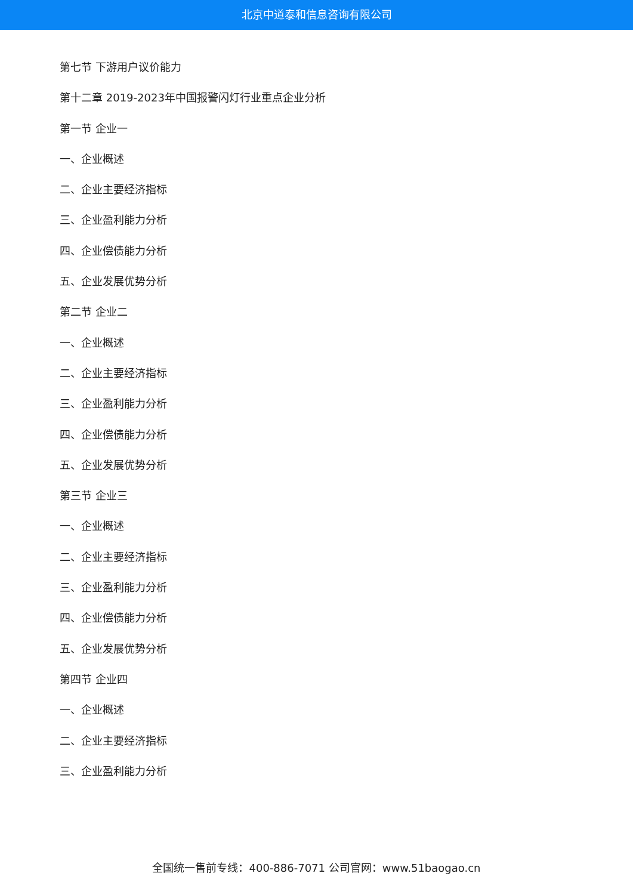北京中道泰和信息咨询有限公司
第七节 下游用户议价能力
第十二章 2019-2023年中国报警闪灯行业重点企业分析
第一节 企业一
一、企业概述
二、企业主要经济指标
三、企业盈利能力分析
四、企业偿债能力分析
五、企业发展优势分析
第二节 企业二
一、企业概述
二、企业主要经济指标
三、企业盈利能力分析
四、企业偿债能力分析
五、企业发展优势分析
第三节 企业三
一、企业概述
二、企业主要经济指标
三、企业盈利能力分析
四、企业偿债能力分析
五、企业发展优势分析
第四节 企业四
一、企业概述
二、企业主要经济指标
三、企业盈利能力分析
全国统一售前专线：400-886-7071 公司官网：www.51baogao.cn